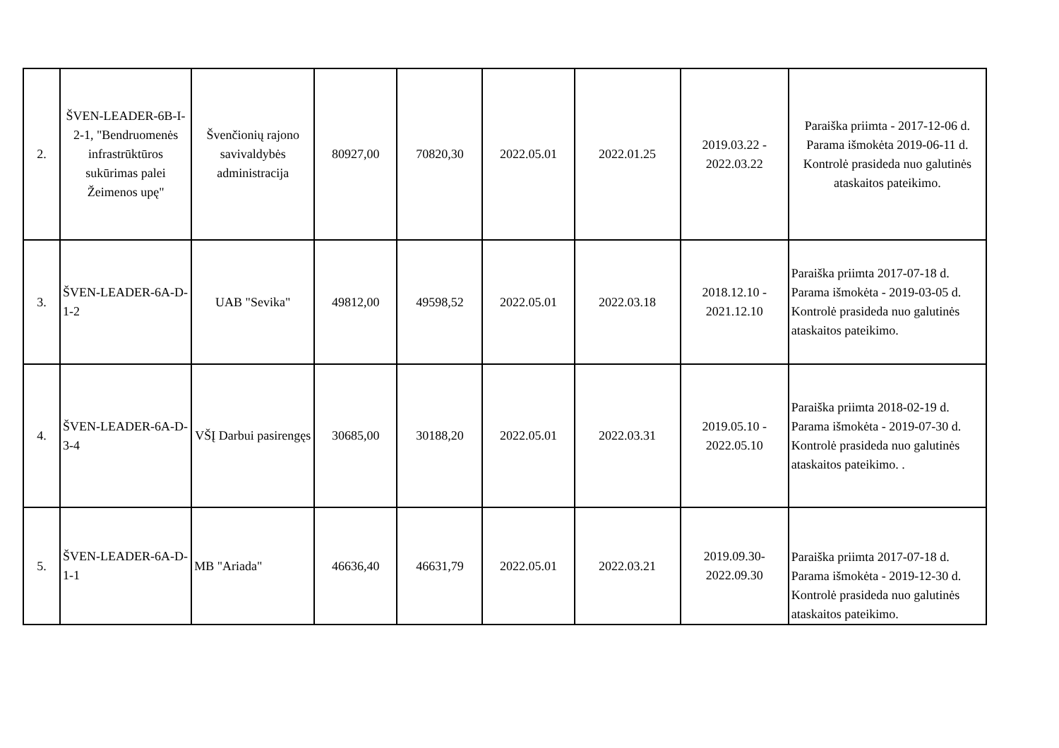| 2. | ŠVEN-LEADER-6B-I-2-1, "Bendruomenės infrastrūktūros sukūrimas palei Žeimenos upę" | Švenčionių rajono savivaldybės administracija | 80927,00 | 70820,30 | 2022.05.01 | 2022.01.25 | 2019.03.22 - 2022.03.22 | Paraiška priimta - 2017-12-06 d. Parama išmokėta 2019-06-11 d. Kontrolė prasideda nuo galutinės ataskaitos pateikimo. |
| 3. | ŠVEN-LEADER-6A-D-1-2 | UAB "Sevika" | 49812,00 | 49598,52 | 2022.05.01 | 2022.03.18 | 2018.12.10 - 2021.12.10 | Paraiška priimta 2017-07-18 d. Parama išmokėta - 2019-03-05 d. Kontrolė prasideda nuo galutinės ataskaitos pateikimo. |
| 4. | ŠVEN-LEADER-6A-D-3-4 | VŠĮ Darbui pasirengęs | 30685,00 | 30188,20 | 2022.05.01 | 2022.03.31 | 2019.05.10 - 2022.05.10 | Paraiška priimta 2018-02-19 d. Parama išmokėta - 2019-07-30 d. Kontrolė prasideda nuo galutinės ataskaitos pateikimo. . |
| 5. | ŠVEN-LEADER-6A-D-1-1 | MB "Ariada" | 46636,40 | 46631,79 | 2022.05.01 | 2022.03.21 | 2019.09.30-2022.09.30 | Paraiška priimta 2017-07-18 d. Parama išmokėta - 2019-12-30 d. Kontrolė prasideda nuo galutinės ataskaitos pateikimo. |